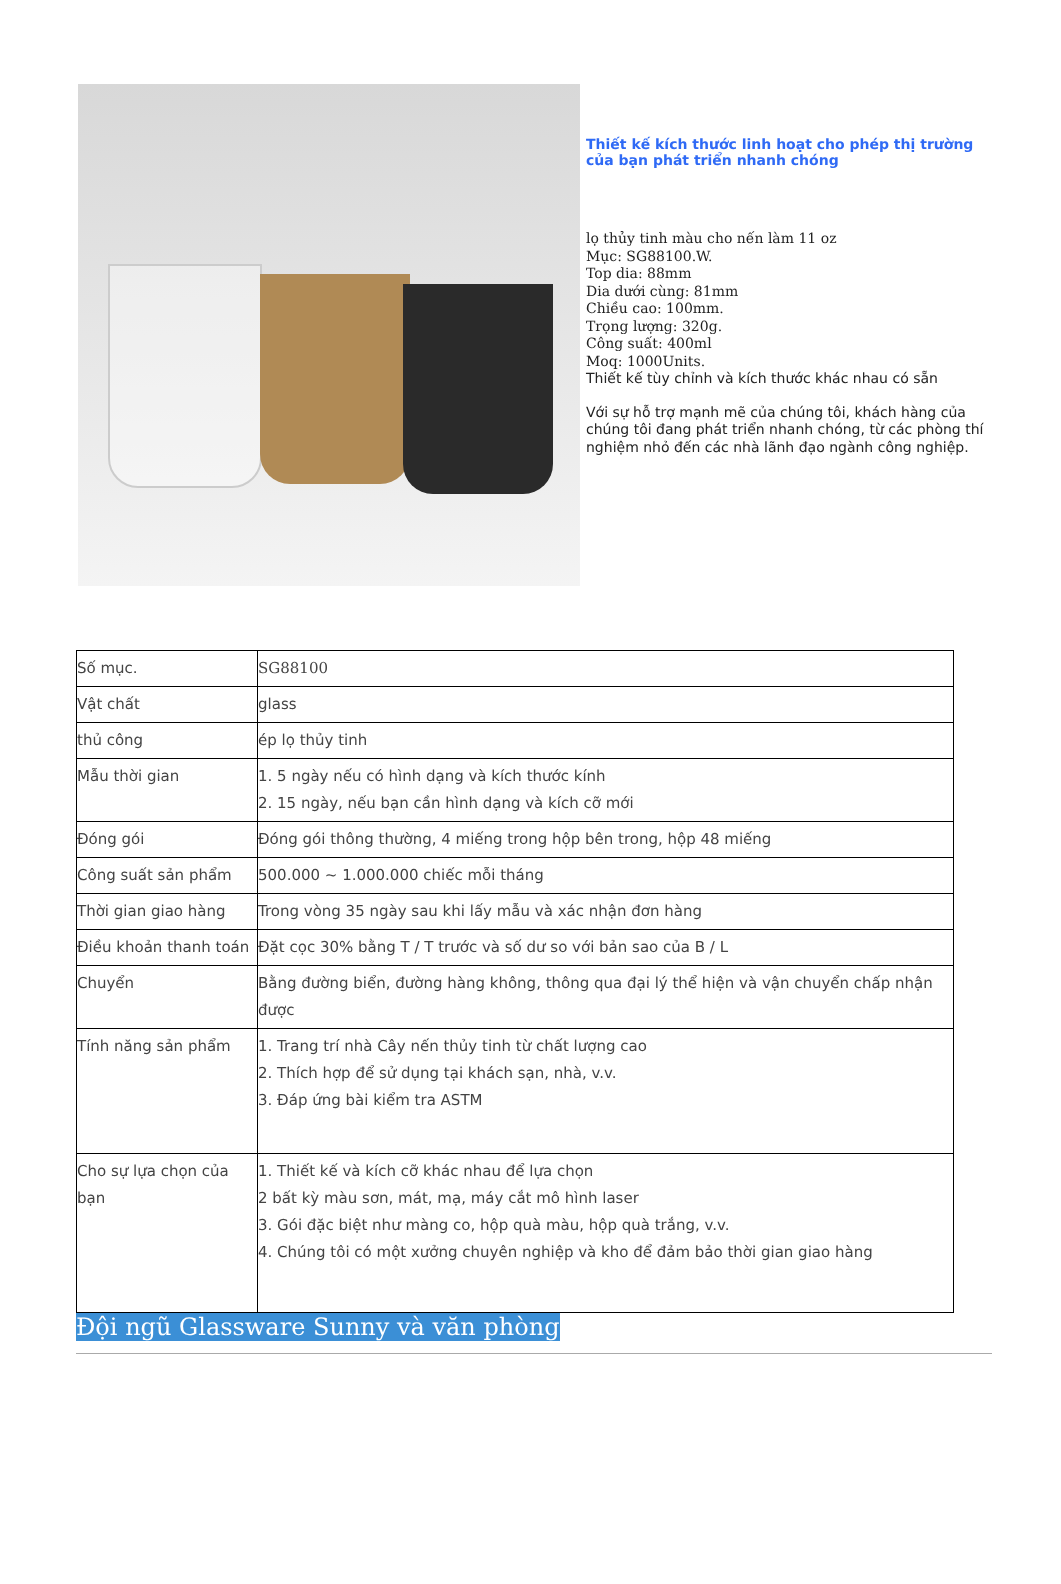Thiết kế kích thước linh hoạt cho phép thị trường của bạn phát triển nhanh chóng
lọ thủy tinh màu cho nến làm 11 oz
Mục: SG88100.W.
Top dia: 88mm
Dia dưới cùng: 81mm
Chiều cao: 100mm.
Trọng lượng: 320g.
Công suất: 400ml
Moq: 1000Units.
Thiết kế tùy chỉnh và kích thước khác nhau có sẵn
Với sự hỗ trợ mạnh mẽ của chúng tôi, khách hàng của chúng tôi đang phát triển nhanh chóng, từ các phòng thí nghiệm nhỏ đến các nhà lãnh đạo ngành công nghiệp.
| Số mục. | SG88100 |
| Vật chất | glass |
| thủ công | ép lọ thủy tinh |
| Mẫu thời gian | 1. 5 ngày nếu có hình dạng và kích thước kính 2. 15 ngày, nếu bạn cần hình dạng và kích cỡ mới |
| Đóng gói | Đóng gói thông thường, 4 miếng trong hộp bên trong, hộp 48 miếng |
| Công suất sản phẩm | 500.000 ~ 1.000.000 chiếc mỗi tháng |
| Thời gian giao hàng | Trong vòng 35 ngày sau khi lấy mẫu và xác nhận đơn hàng |
| Điều khoản thanh toán | Đặt cọc 30% bằng T / T trước và số dư so với bản sao của B / L |
| Chuyển | Bằng đường biển, đường hàng không, thông qua đại lý thể hiện và vận chuyển chấp nhận được |
| Tính năng sản phẩm | 1. Trang trí nhà Cây nến thủy tinh từ chất lượng cao 2. Thích hợp để sử dụng tại khách sạn, nhà, v.v. 3. Đáp ứng bài kiểm tra ASTM |
| Cho sự lựa chọn của bạn | 1. Thiết kế và kích cỡ khác nhau để lựa chọn 2 bất kỳ màu sơn, mát, mạ, máy cắt mô hình laser 3. Gói đặc biệt như màng co, hộp quà màu, hộp quà trắng, v.v. 4. Chúng tôi có một xưởng chuyên nghiệp và kho để đảm bảo thời gian giao hàng |
Đội ngũ Glassware Sunny và văn phòng